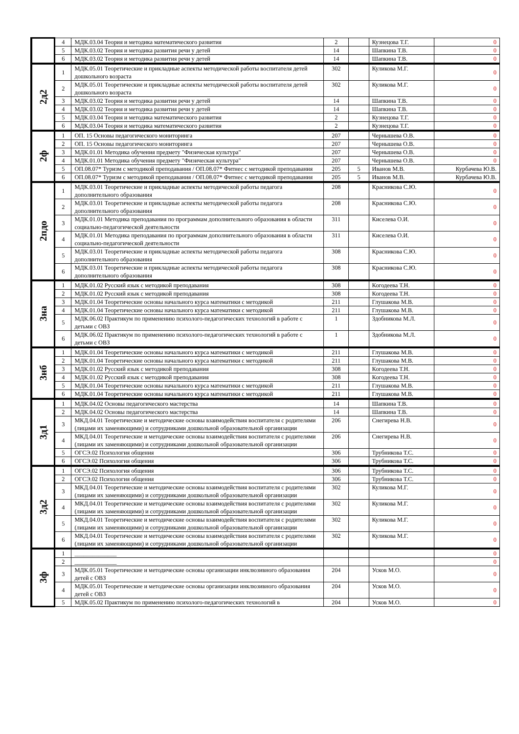| | 4 | МДК.03.04 Теория и методика математического развития | 2 | | Кузнецова Т.Г. | 0 |
| | 5 | МДК.03.02 Теория и методика развития речи у детей | 14 | | Шапкина Т.В. | 0 |
| | 6 | МДК.03.02 Теория и методика развития речи у детей | 14 | | Шапкина Т.В. | 0 |
| 2д2 | 1 | МДК.05.01 Теоретические и прикладные аспекты методической работы воспитателя детей дошкольного возраста | 302 | | Куликова М.Г. | 0 |
| | 2 | МДК.05.01 Теоретические и прикладные аспекты методической работы воспитателя детей дошкольного возраста | 302 | | Куликова М.Г. | 0 |
| | 3 | МДК.03.02 Теория и методика развития речи у детей | 14 | | Шапкина Т.В. | 0 |
| | 4 | МДК.03.02 Теория и методика развития речи у детей | 14 | | Шапкина Т.В. | 0 |
| | 5 | МДК.03.04 Теория и методика математического развития | 2 | | Кузнецова Т.Г. | 0 |
| | 6 | МДК.03.04 Теория и методика математического развития | 2 | | Кузнецова Т.Г. | 0 |
| 2ф | 1 | ОП. 15 Основы педагогического мониторинга | 207 | | Чернышева О.В. | 0 |
| | 2 | ОП. 15 Основы педагогического мониторинга | 207 | | Чернышева О.В. | 0 |
| | 3 | МДК.01.01 Методика обучения предмету "Физическая культура" | 207 | | Чернышева О.В. | 0 |
| | 4 | МДК.01.01 Методика обучения предмету "Физическая культура" | 207 | | Чернышева О.В. | 0 |
| | 5 | ОП.08.07* Туризм с методикой преподавания / ОП.08.07* Фитнес с методикой преподавания | 205 | 5 | Иванов М.В. | Курбачева Ю.В. |
| | 6 | ОП.08.07* Туризм с методикой преподавания / ОП.08.07* Фитнес с методикой преподавания | 205 | 5 | Иванов М.В. | Курбачева Ю.В. |
| 2пдо | 1 | МДК.03.01 Теоретические и прикладные аспекты методической работы педагога дополнительного образования | 208 | | Красникова С.Ю. | 0 |
| | 2 | МДК.03.01 Теоретические и прикладные аспекты методической работы педагога дополнительного образования | 208 | | Красникова С.Ю. | 0 |
| | 3 | МДК.01.01 Методика преподавания по программам дополнительного образования в области социально-педагогической деятельности | 311 | | Киселева О.И. | 0 |
| | 4 | МДК.01.01 Методика преподавания по программам дополнительного образования в области социально-педагогической деятельности | 311 | | Киселева О.И. | 0 |
| | 5 | МДК.03.01 Теоретические и прикладные аспекты методической работы педагога дополнительного образования | 308 | | Красникова С.Ю. | 0 |
| | 6 | МДК.03.01 Теоретические и прикладные аспекты методической работы педагога дополнительного образования | 308 | | Красникова С.Ю. | 0 |
| 3на | 1 | МДК.01.02 Русский язык с методикой преподавания | 308 | | Когодеева Т.Н. | 0 |
| | 2 | МДК.01.02 Русский язык с методикой преподавания | 308 | | Когодеева Т.Н. | 0 |
| | 3 | МДК.01.04 Теоретические основы начального курса математики с методикой | 211 | | Глушакова М.В. | 0 |
| | 4 | МДК.01.04 Теоретические основы начального курса математики с методикой | 211 | | Глушакова М.В. | 0 |
| | 5 | МДК.06.02 Практикум по применению психолого-педагогических технологий в работе с детьми с ОВЗ | 1 | | Здобникова М.Л. | 0 |
| | 6 | МДК.06.02 Практикум по применению психолого-педагогических технологий в работе с детьми с ОВЗ | 1 | | Здобникова М.Л. | 0 |
| 3нб | 1 | МДК.01.04 Теоретические основы начального курса математики с методикой | 211 | | Глушакова М.В. | 0 |
| | 2 | МДК.01.04 Теоретические основы начального курса математики с методикой | 211 | | Глушакова М.В. | 0 |
| | 3 | МДК.01.02 Русский язык с методикой преподавания | 308 | | Когодеева Т.Н. | 0 |
| | 4 | МДК.01.02 Русский язык с методикой преподавания | 308 | | Когодеева Т.Н. | 0 |
| | 5 | МДК.01.04 Теоретические основы начального курса математики с методикой | 211 | | Глушакова М.В. | 0 |
| | 6 | МДК.01.04 Теоретические основы начального курса математики с методикой | 211 | | Глушакова М.В. | 0 |
| 3д1 | 1 | МДК.04.02 Основы педагогического мастерства | 14 | | Шапкина Т.В. | 0 |
| | 2 | МДК.04.02 Основы педагогического мастерства | 14 | | Шапкина Т.В. | 0 |
| | 3 | МКД.04.01 Теоретические и методические основы взаимодействия воспитателя с родителями (лицами их заменяющими) и сотрудниками дошкольной образовательной организации | 206 | | Снегирева Н.В. | 0 |
| | 4 | МКД.04.01 Теоретические и методические основы взаимодействия воспитателя с родителями (лицами их заменяющими) и сотрудниками дошкольной образовательной организации | 206 | | Снегирева Н.В. | 0 |
| | 5 | ОГСЭ.02 Психология общения | 306 | | Трубникова Т.С. | 0 |
| | 6 | ОГСЭ.02 Психология общения | 306 | | Трубникова Т.С. | 0 |
| 3д2 | 1 | ОГСЭ.02 Психология общения | 306 | | Трубникова Т.С. | 0 |
| | 2 | ОГСЭ.02 Психология общения | 306 | | Трубникова Т.С. | 0 |
| | 3 | МКД.04.01 Теоретические и методические основы взаимодействия воспитателя с родителями (лицами их заменяющими) и сотрудниками дошкольной образовательной организации | 302 | | Куликова М.Г. | 0 |
| | 4 | МКД.04.01 Теоретические и методические основы взаимодействия воспитателя с родителями (лицами их заменяющими) и сотрудниками дошкольной образовательной организации | 302 | | Куликова М.Г. | 0 |
| | 5 | МКД.04.01 Теоретические и методические основы взаимодействия воспитателя с родителями (лицами их заменяющими) и сотрудниками дошкольной образовательной организации | 302 | | Куликова М.Г. | 0 |
| | 6 | МКД.04.01 Теоретические и методические основы взаимодействия воспитателя с родителями (лицами их заменяющими) и сотрудниками дошкольной образовательной организации | 302 | | Куликова М.Г. | 0 |
| 3ф | 1 | ______________ | | | | 0 |
| | 2 | ______________ | | | | 0 |
| | 3 | МДК.05.01 Теоретические и методические основы организации инклюзивного образования детей с ОВЗ | 204 | | Усков М.О. | 0 |
| | 4 | МДК.05.01 Теоретические и методические основы организации инклюзивного образования детей с ОВЗ | 204 | | Усков М.О. | 0 |
| | 5 | МДК.05.02 Практикум по применению психолого-педагогических технологий в | 204 | | Усков М.О. | 0 |